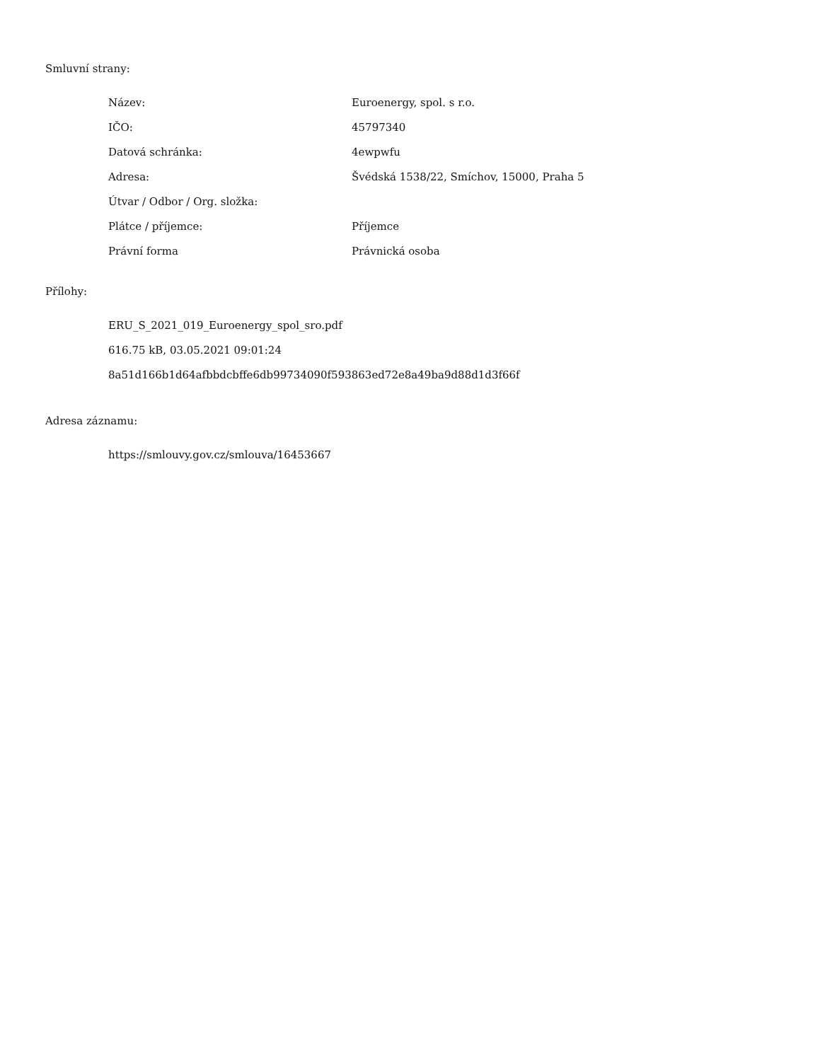Smluvní strany:
| Název: | Euroenergy, spol. s r.o. |
| IČO: | 45797340 |
| Datová schránka: | 4ewpwfu |
| Adresa: | Švédská 1538/22, Smíchov, 15000, Praha 5 |
| Útvar / Odbor / Org. složka: | |
| Plátce / příjemce: | Příjemce |
| Právní forma | Právnická osoba |
Přílohy:
ERU_S_2021_019_Euroenergy_spol_sro.pdf
616.75 kB, 03.05.2021 09:01:24
8a51d166b1d64afbbdcbffe6db99734090f593863ed72e8a49ba9d88d1d3f66f
Adresa záznamu:
https://smlouvy.gov.cz/smlouva/16453667